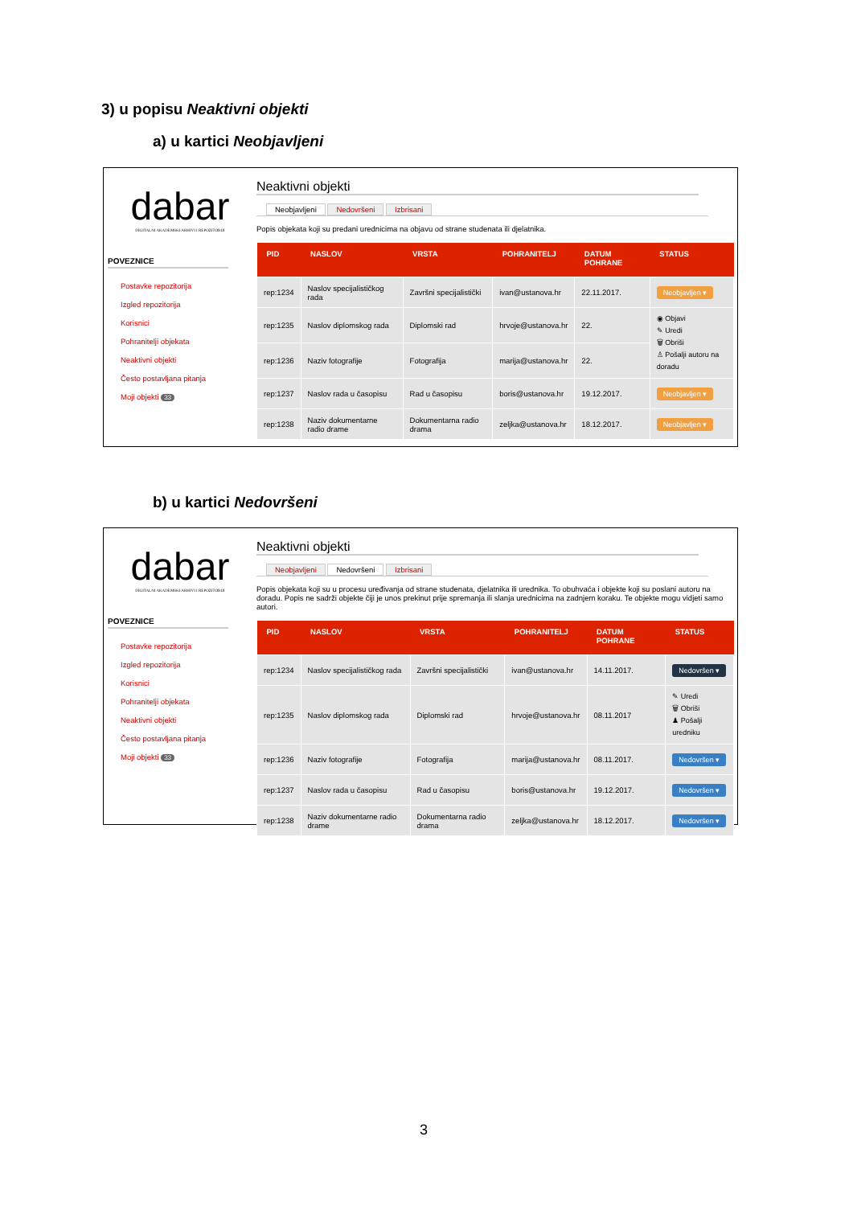3) u popisu Neaktivni objekti
a) u kartici Neobjavljeni
dabar
DIGITALNI AKADEMSKI ARHIVI I REPOZITORIJI
POVEZNICE
Postavke repozitorija
Izgled repozitorija
Korisnici
Pohranitelji objekata
Neaktivni objekti
Često postavljana pitanja
Moji objekti 33
Neaktivni objekti
Neobjavljeni Nedovršeni Izbrisani
Popis objekata koji su predani urednicima na objavu od strane studenata ili djelatnika.
| PID | NASLOV | VRSTA | POHRANITELJ | DATUM POHRANE | STATUS |
| --- | --- | --- | --- | --- | --- |
| rep:1234 | Naslov specijalističkog rada | Završni specijalistički | ivan@ustanova.hr | 22.11.2017. | Neobjavljen ▾ |
| rep:1235 | Naslov diplomskog rada | Diplomski rad | hrvoje@ustanova.hr | 22. | ◉ Objavi ✎ Uredi 🗑 Obriši ♙ Pošalji autoru na doradu |
| rep:1236 | Naziv fotografije | Fotografija | marija@ustanova.hr | 22. | |
| rep:1237 | Naslov rada u časopisu | Rad u časopisu | boris@ustanova.hr | 19.12.2017. | Neobjavljen ▾ |
| rep:1238 | Naziv dokumentarne radio drame | Dokumentarna radio drama | zeljka@ustanova.hr | 18.12.2017. | Neobjavljen ▾ |
b) u kartici Nedovršeni
dabar
DIGITALNI AKADEMSKI ARHIVI I REPOZITORIJI
POVEZNICE
Postavke repozitorija
Izgled repozitorija
Korisnici
Pohranitelji objekata
Neaktivni objekti
Često postavljana pitanja
Moji objekti 33
Neaktivni objekti
Neobjavljeni Nedovršeni Izbrisani
Popis objekata koji su u procesu uređivanja od strane studenata, djelatnika ili urednika. To obuhvaća i objekte koji su poslani autoru na doradu. Popis ne sadrži objekte čiji je unos prekinut prije spremanja ili slanja urednicima na zadnjem koraku. Te objekte mogu vidjeti samo autori.
| PID | NASLOV | VRSTA | POHRANITELJ | DATUM POHRANE | STATUS |
| --- | --- | --- | --- | --- | --- |
| rep:1234 | Naslov specijalističkog rada | Završni specijalistički | ivan@ustanova.hr | 14.11.2017. | Nedovršen ▾ |
| rep:1235 | Naslov diplomskog rada | Diplomski rad | hrvoje@ustanova.hr | 08.11.2017 | ✎ Uredi 🗑 Obriši ♟ Pošalji uredniku |
| rep:1236 | Naziv fotografije | Fotografija | marija@ustanova.hr | 08.11.2017. | Nedovršen ▾ |
| rep:1237 | Naslov rada u časopisu | Rad u časopisu | boris@ustanova.hr | 19.12.2017. | Nedovršen ▾ |
| rep:1238 | Naziv dokumentarne radio drame | Dokumentarna radio drama | zeljka@ustanova.hr | 18.12.2017. | Nedovršen ▾ |
3